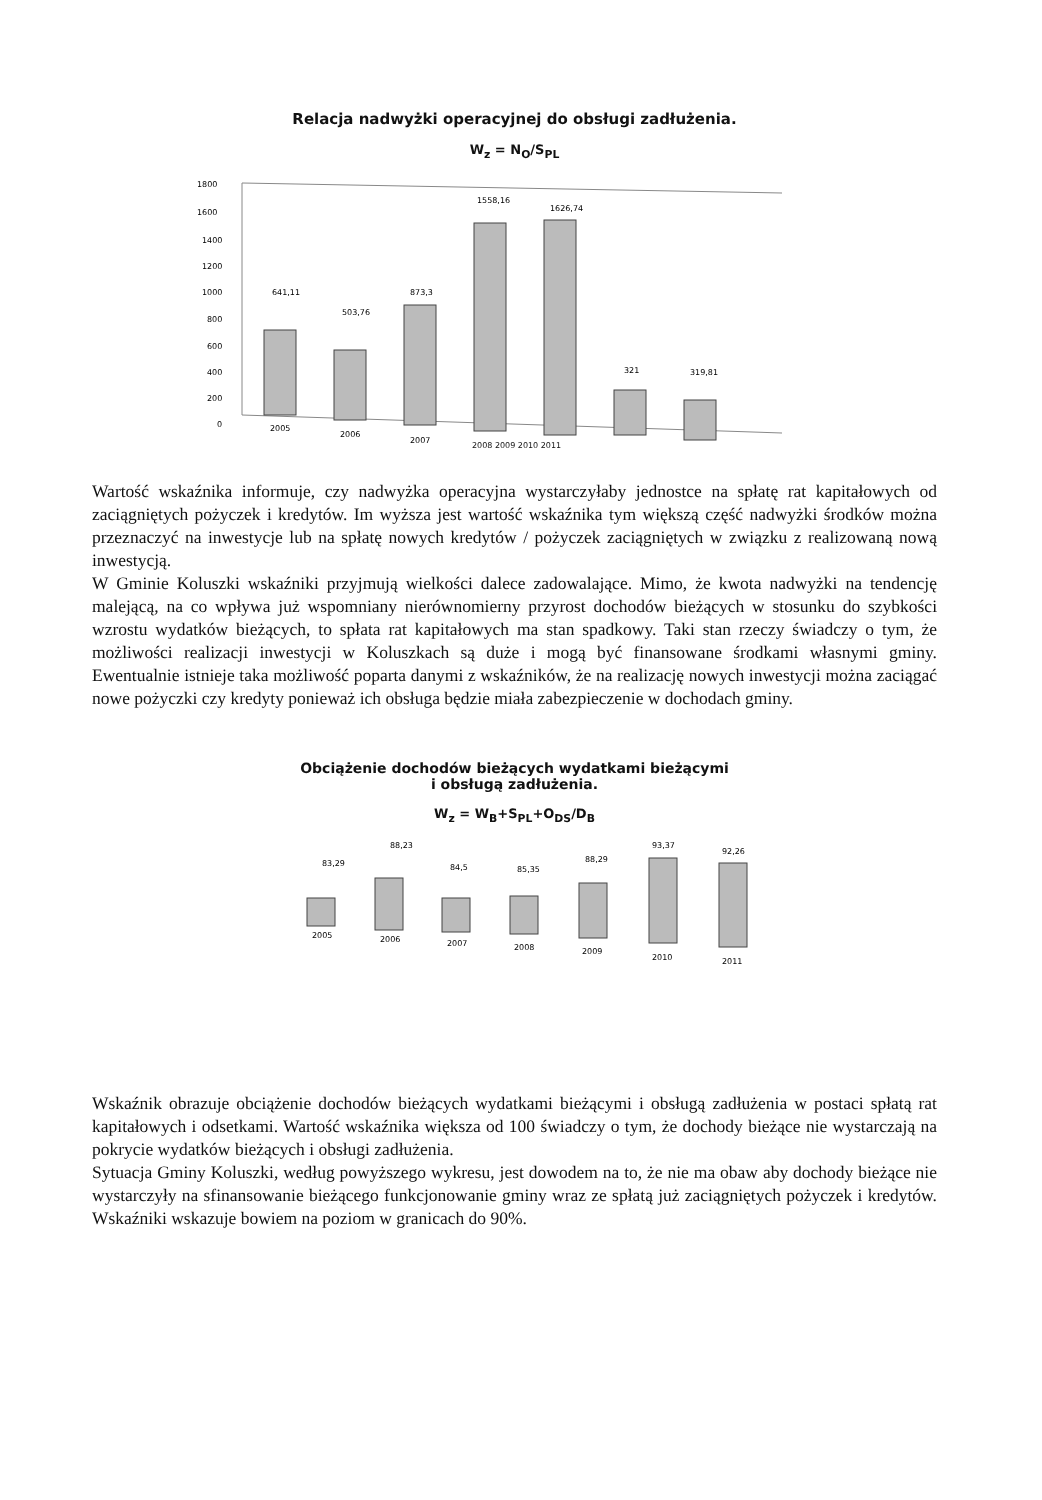Relacja nadwyżki operacyjnej do obsługi zadłużenia.
W<sub>z</sub> = N<sub>O</sub>/S<sub>PL</sub>
1800
1600
1400
1200
1000
800
600
400
200
0
641,11
503,76
873,3
1558,16
1626,74
321
319,81
2005
2006
2007
2008 2009 2010 2011
Wartość wskaźnika informuje, czy nadwyżka operacyjna wystarczyłaby jednostce na spłatę rat kapitałowych od zaciągniętych pożyczek i kredytów. Im wyższa jest wartość wskaźnika tym większą część nadwyżki środków można przeznaczyć na inwestycje lub na spłatę nowych kredytów / pożyczek zaciągniętych w związku z realizowaną nową inwestycją.
W Gminie Koluszki wskaźniki przyjmują wielkości dalece zadowalające. Mimo, że kwota nadwyżki na tendencję malejącą, na co wpływa już wspomniany nierównomierny przyrost dochodów bieżących w stosunku do szybkości wzrostu wydatków bieżących, to spłata rat kapitałowych ma stan spadkowy. Taki stan rzeczy świadczy o tym, że możliwości realizacji inwestycji w Koluszkach są duże i mogą być finansowane środkami własnymi gminy. Ewentualnie istnieje taka możliwość poparta danymi z wskaźników, że na realizację nowych inwestycji można zaciągać nowe pożyczki czy kredyty ponieważ ich obsługa będzie miała zabezpieczenie w dochodach gminy.
Obciążenie dochodów bieżących wydatkami bieżącymi
i obsługą zadłużenia.
W<sub>z</sub> = W<sub>B</sub>+S<sub>PL</sub>+O<sub>DS</sub>/D<sub>B</sub>
83,29
88,23
84,5
85,35
88,29
93,37
92,26
2005
2006
2007
2008
2009
2010
2011
Wskaźnik obrazuje obciążenie dochodów bieżących wydatkami bieżącymi i obsługą zadłużenia w postaci spłatą rat kapitałowych i odsetkami. Wartość wskaźnika większa od 100 świadczy o tym, że dochody bieżące nie wystarczają na pokrycie wydatków bieżących i obsługi zadłużenia.
Sytuacja Gminy Koluszki, według powyższego wykresu, jest dowodem na to, że nie ma obaw aby dochody bieżące nie wystarczyły na sfinansowanie bieżącego funkcjonowanie gminy wraz ze spłatą już zaciągniętych pożyczek i kredytów. Wskaźniki wskazuje bowiem na poziom w granicach do 90%.